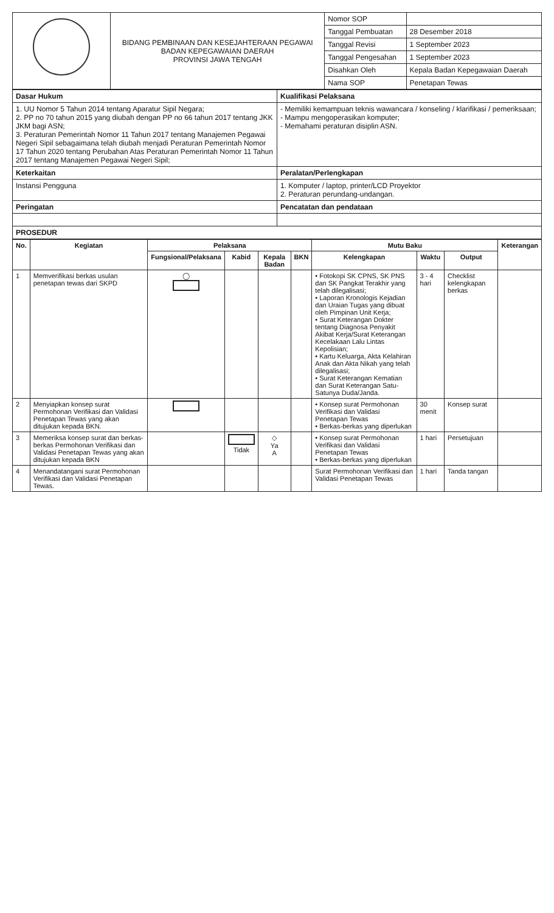| | BIDANG PEMBINAAN DAN KESEJAHTERAAN PEGAWAI BADAN KEPEGAWAIAN DAERAH PROVINSI JAWA TENGAH | Nomor SOP | |
| | | Tanggal Pembuatan | 28 Desember 2018 |
| | | Tanggal Revisi | 1 September 2023 |
| | | Tanggal Pengesahan | 1 September 2023 |
| | | Disahkan Oleh | Kepala Badan Kepegawaian Daerah |
| | | Nama SOP | Penetapan Tewas |
| Dasar Hukum | Kualifikasi Pelaksana |
| 1. UU Nomor 5 Tahun 2014 tentang Aparatur Sipil Negara; 2. PP no 70 tahun 2015 yang diubah dengan PP no 66 tahun 2017 tentang JKK JKM bagi ASN; 3. Peraturan Pemerintah Nomor 11 Tahun 2017 tentang Manajemen Pegawai Negeri Sipil sebagaimana telah diubah menjadi Peraturan Pemerintah Nomor 17 Tahun 2020 tentang Perubahan Atas Peraturan Pemerintah Nomor 11 Tahun 2017 tentang Manajemen Pegawai Negeri Sipil; | - Memiliki kemampuan teknis wawancara / konseling / klarifikasi / pemeriksaan; - Mampu mengoperasikan komputer; - Memahami peraturan disiplin ASN. |
| Keterkaitan | Peralatan/Perlengkapan |
| Instansi Pengguna | 1. Komputer / laptop, printer/LCD Proyektor 2. Peraturan perundang-undangan. |
| Peringatan | Pencatatan dan pendataan |
| PROSEDUR | |
| No. | Kegiatan | Pelaksana | | | | Mutu Baku | | | Keterangan |
| --- | --- | --- | --- | --- | --- | --- | --- | --- | --- |
| | | Fungsional/Pelaksana | Kabid | Kepala Badan | BKN | Kelengkapan | Waktu | Output | |
| 1 | Memverifikasi berkas usulan penetapan tewas dari SKPD | ◯ | | | | • Fotokopi SK CPNS, SK PNS dan SK Pangkat Terakhir yang telah dilegalisasi; • Laporan Kronologis Kejadian dan Uraian Tugas yang dibuat oleh Pimpinan Unit Kerja; • Surat Keterangan Dokter tentang Diagnosa Penyakit Akibat Kerja/Surat Keterangan Kecelakaan Lalu Lintas Kepolisian; • Kartu Keluarga, Akta Kelahiran Anak dan Akta Nikah yang telah dilegalisasi; • Surat Keterangan Kematian dan Surat Keterangan Satu-Satunya Duda/Janda. | 3 - 4 hari | Checklist kelengkapan berkas | |
| 2 | Menyiapkan konsep surat Permohonan Verifikasi dan Validasi Penetapan Tewas yang akan ditujukan kepada BKN. | | | | | • Konsep surat Permohonan Verifikasi dan Validasi Penetapan Tewas • Berkas-berkas yang diperlukan | 30 menit | Konsep surat | |
| 3 | Memeriksa konsep surat dan berkas-berkas Permohonan Verifikasi dan Validasi Penetapan Tewas yang akan ditujukan kepada BKN | | Tidak | ◇ Ya A | | • Konsep surat Permohonan Verifikasi dan Validasi Penetapan Tewas • Berkas-berkas yang diperlukan | 1 hari | Persetujuan | |
| 4 | Menandatangani surat Permohonan Verifikasi dan Validasi Penetapan Tewas. | | | | | Surat Permohonan Verifikasi dan Validasi Penetapan Tewas | 1 hari | Tanda tangan | |